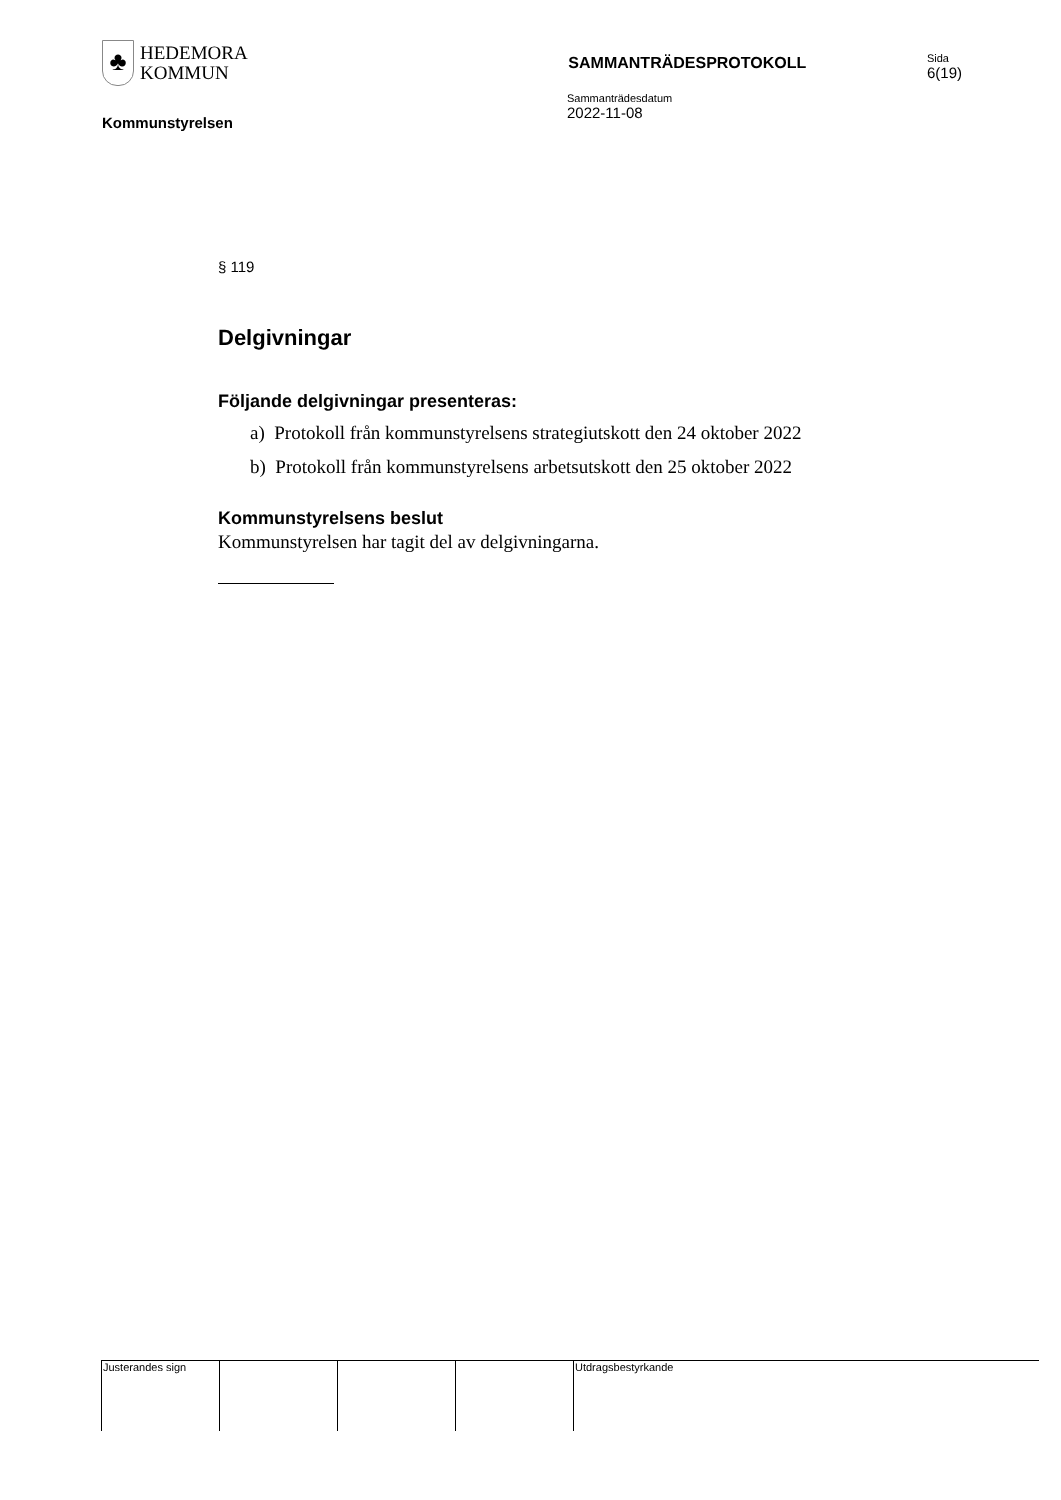♣
HEDEMORA
KOMMUN
SAMMANTRÄDESPROTOKOLL
Sida
6(19)
Kommunstyrelsen
Sammanträdesdatum
2022-11-08
§ 119
Delgivningar
Följande delgivningar presenteras:
a) Protokoll från kommunstyrelsens strategiutskott den 24 oktober 2022
b) Protokoll från kommunstyrelsens arbetsutskott den 25 oktober 2022
Kommunstyrelsens beslut
Kommunstyrelsen har tagit del av delgivningarna.
Justerandes sign Utdragsbestyrkande